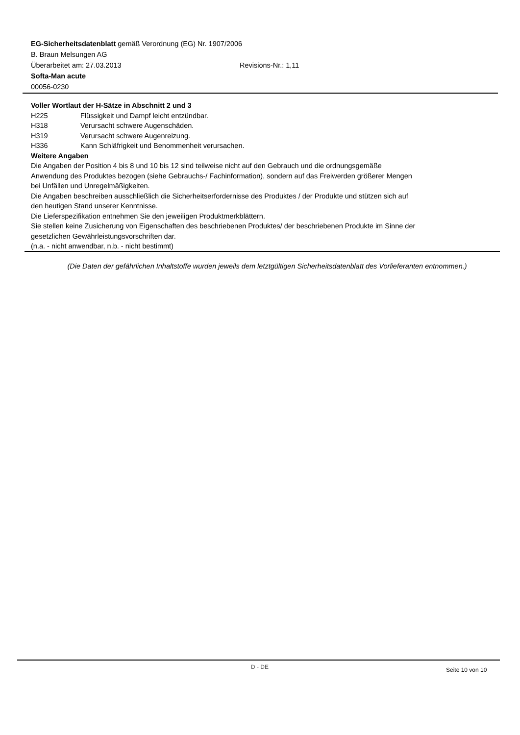EG-Sicherheitsdatenblatt gemäß Verordnung (EG) Nr. 1907/2006
B. Braun Melsungen AG
Überarbeitet am: 27.03.2013 Revisions-Nr.: 1,11
Softa-Man acute
00056-0230
Voller Wortlaut der H-Sätze in Abschnitt 2 und 3
H225 Flüssigkeit und Dampf leicht entzündbar.
H318 Verursacht schwere Augenschäden.
H319 Verursacht schwere Augenreizung.
H336 Kann Schläfrigkeit und Benommenheit verursachen.
Weitere Angaben
Die Angaben der Position 4 bis 8 und 10 bis 12 sind teilweise nicht auf den Gebrauch und die ordnungsgemäße
Anwendung des Produktes bezogen (siehe Gebrauchs-/ Fachinformation), sondern auf das Freiwerden größerer Mengen
bei Unfällen und Unregelmäßigkeiten.
Die Angaben beschreiben ausschließlich die Sicherheitserfordernisse des Produktes / der Produkte und stützen sich auf
den heutigen Stand unserer Kenntnisse.
Die Lieferspezifikation entnehmen Sie den jeweiligen Produktmerkblättern.
Sie stellen keine Zusicherung von Eigenschaften des beschriebenen Produktes/ der beschriebenen Produkte im Sinne der
gesetzlichen Gewährleistungsvorschriften dar.
(n.a. - nicht anwendbar, n.b. - nicht bestimmt)
(Die Daten der gefährlichen Inhaltstoffe wurden jeweils dem letztgültigen Sicherheitsdatenblatt des Vorlieferanten entnommen.)
D - DE Seite 10 von 10